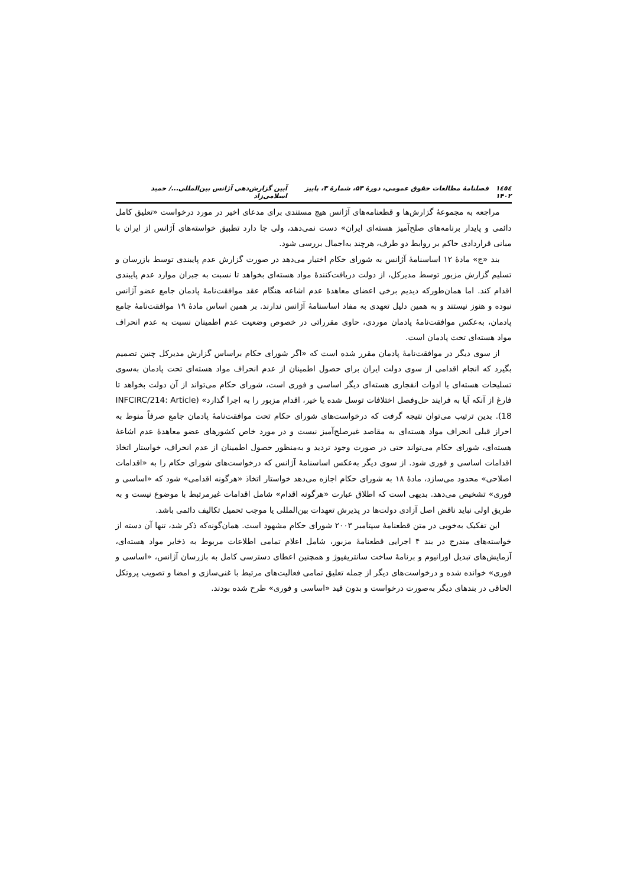١٤٥٤ فصلنامهٔ مطالعات حقوق عمومی، دورهٔ ۵۳، شمارهٔ ۳، پاییز ۱۴۰۲ آیین گزارش‌دهی آژانس بین‌المللی.../ حمید اسلامی‌زاد
مراجعه به مجموعهٔ گزارش‌ها و قطعنامه‌های آژانس هیچ مستندی برای مدعای اخیر در مورد درخواست «تعلیق کامل دائمی و پایدار برنامه‌های صلح‌آمیز هسته‌ای ایران» دست نمی‌دهد، ولی جا دارد تطبیق خواسته‌های آژانس از ایران با مبانی قراردادی حاکم بر روابط دو طرف، هرچند به‌اجمال بررسی شود.
بند «ج» مادهٔ ۱۲ اساسنامهٔ آژانس به شورای حکام اختیار می‌دهد در صورت گزارش عدم پایبندی توسط بازرسان و تسلیم گزارش مزبور توسط مدیرکل، از دولت دریافت‌کنندهٔ مواد هسته‌ای بخواهد تا نسبت به جبران موارد عدم پایبندی اقدام کند. اما همان‌طورکه دیدیم برخی اعضای معاهدهٔ عدم اشاعه هنگام عقد موافقت‌نامهٔ پادمان جامع عضو آژانس نبوده و هنوز نیستند و به همین دلیل تعهدی به مفاد اساسنامهٔ آژانس ندارند. بر همین اساس مادهٔ ۱۹ موافقت‌نامهٔ جامع پادمان، به‌عکس موافقت‌نامهٔ پادمان موردی، حاوی مقرراتی در خصوص وضعیت عدم اطمینان نسبت به عدم انحراف مواد هسته‌ای تحت پادمان است.
از سوی دیگر در موافقت‌نامهٔ پادمان مقرر شده است که «اگر شورای حکام براساس گزارش مدیرکل چنین تصمیم بگیرد که انجام اقدامی از سوی دولت ایران برای حصول اطمینان از عدم انحراف مواد هسته‌ای تحت پادمان به‌سوی تسلیحات هسته‌ای یا ادوات انفجاری هسته‌ای دیگر اساسی و فوری است، شورای حکام می‌تواند از آن دولت بخواهد تا فارغ از آنکه آیا به فرایند حل‌وفصل اختلافات توسل شده یا خیر، اقدام مزبور را به اجرا گذارد» (INFCIRC/214: Article 18). بدین ترتیب می‌توان نتیجه گرفت که درخواست‌های شورای حکام تحت موافقت‌نامهٔ پادمان جامع صرفاً منوط به احراز قبلی انحراف مواد هسته‌ای به مقاصد غیرصلح‌آمیز نیست و در مورد خاص کشورهای عضو معاهدهٔ عدم اشاعهٔ هسته‌ای، شورای حکام می‌تواند حتی در صورت وجود تردید و به‌منظور حصول اطمینان از عدم انحراف، خواستار اتخاذ اقدامات اساسی و فوری شود. از سوی دیگر به‌عکس اساسنامهٔ آژانس که درخواست‌های شورای حکام را به «اقدامات اصلاحی» محدود می‌سازد، مادهٔ ۱۸ به شورای حکام اجازه می‌دهد خواستار اتخاذ «هرگونه اقدامی» شود که «اساسی و فوری» تشخیص می‌دهد. بدیهی است که اطلاق عبارت «هرگونه اقدام» شامل اقدامات غیرمرتبط با موضوع نیست و به طریق اولی نباید ناقض اصل آزادی دولت‌ها در پذیرش تعهدات بین‌المللی یا موجب تحمیل تکالیف دائمی باشد.
این تفکیک به‌خوبی در متن قطعنامهٔ سپتامبر ۲۰۰۳ شورای حکام مشهود است. همان‌گونه‌که ذکر شد، تنها آن دسته از خواسته‌های مندرج در بند ۴ اجرایی قطعنامهٔ مزبور، شامل اعلام تمامی اطلاعات مربوط به ذخایر مواد هسته‌ای، آزمایش‌های تبدیل اورانیوم و برنامهٔ ساخت سانتریفیوژ و همچنین اعطای دسترسی کامل به بازرسان آژانس، «اساسی و فوری» خوانده شده و درخواست‌های دیگر از جمله تعلیق تمامی فعالیت‌های مرتبط با غنی‌سازی و امضا و تصویب پروتکل الحاقی در بندهای دیگر به‌صورت درخواست و بدون قید «اساسی و فوری» طرح شده بودند.